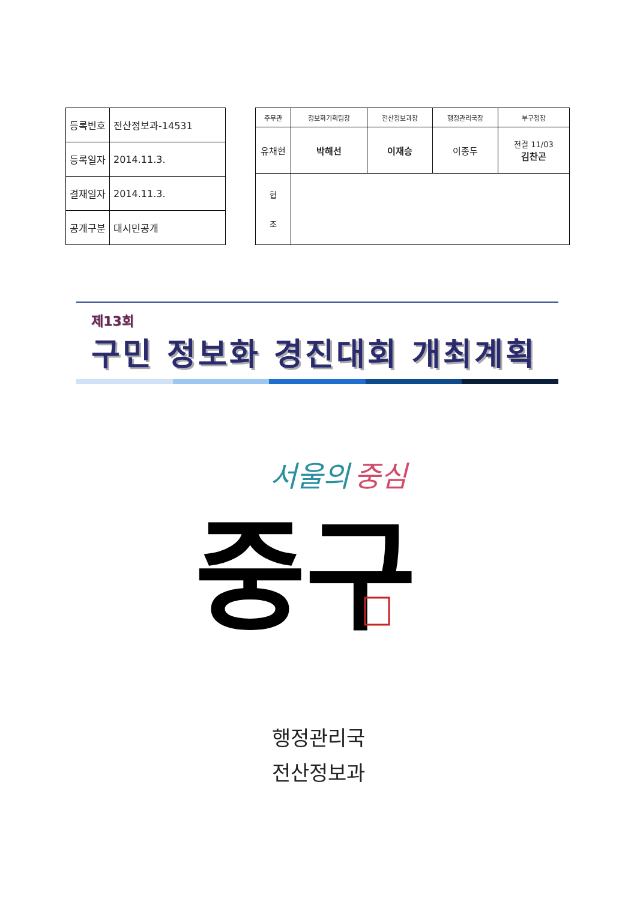| 등록번호 | 전산정보과-14531 |
| 등록일자 | 2014.11.3. |
| 결재일자 | 2014.11.3. |
| 공개구분 | 대시민공개 |
| 주무관 | | 정보화기획팀장 | 전산정보과장 | 행정관리국장 | 부구청장 |
| --- | --- | --- | --- | --- | --- |
| 유채현 | | 박해선 | 이재승 | 이종두 | 전결 11/03 김찬곤 |
| 협 조 | | | | | |
제13회
구민 정보화 경진대회 개최계획
서울의
중심
중구
행정관리국
전산정보과